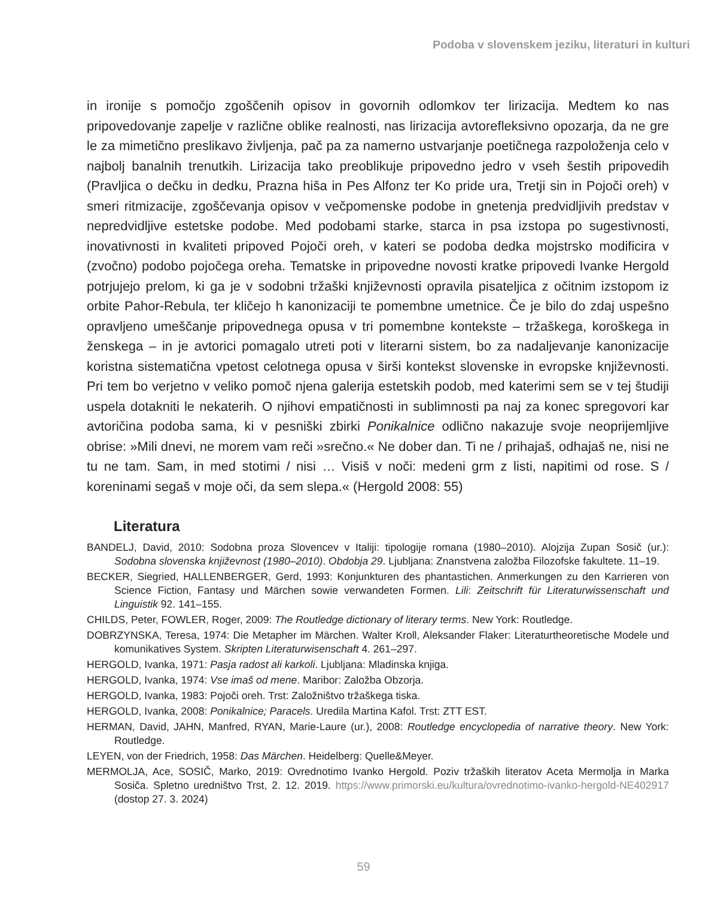Podoba v slovenskem jeziku, literaturi in kulturi
in ironije s pomočjo zgoščenih opisov in govornih odlomkov ter lirizacija. Medtem ko nas pripovedovanje zapelje v različne oblike realnosti, nas lirizacija avtorefleksivno opozarja, da ne gre le za mimetično preslikavo življenja, pač pa za namerno ustvarjanje poetičnega razpoloženja celo v najbolj banalnih trenutkih. Lirizacija tako preoblikuje pripovedno jedro v vseh šestih pripovedih (Pravljica o dečku in dedku, Prazna hiša in Pes Alfonz ter Ko pride ura, Tretji sin in Pojoči oreh) v smeri ritmizacije, zgoščevanja opisov v večpomenske podobe in gnetenja predvidljivih predstav v nepredvidljive estetske podobe. Med podobami starke, starca in psa izstopa po sugestivnosti, inovativnosti in kvaliteti pripoved Pojoči oreh, v kateri se podoba dedka mojstrsko modificira v (zvočno) podobo pojočega oreha. Tematske in pripovedne novosti kratke pripovedi Ivanke Hergold potrjujejo prelom, ki ga je v sodobni tržaški književnosti opravila pisateljica z očitnim izstopom iz orbite Pahor-Rebula, ter kličejo h kanonizaciji te pomembne umetnice. Če je bilo do zdaj uspešno opravljeno umeščanje pripovednega opusa v tri pomembne kontekste – tržaškega, koroškega in ženskega – in je avtorici pomagalo utreti poti v literarni sistem, bo za nadaljevanje kanonizacije koristna sistematična vpetost celotnega opusa v širši kontekst slovenske in evropske književnosti. Pri tem bo verjetno v veliko pomoč njena galerija estetskih podob, med katerimi sem se v tej študiji uspela dotakniti le nekaterih. O njihovi empatičnosti in sublimnosti pa naj za konec spregovori kar avtoričina podoba sama, ki v pesniški zbirki Ponikalnice odlično nakazuje svoje neoprijemljive obrise: »Mili dnevi, ne morem vam reči »srečno.« Ne dober dan. Ti ne / prihajaš, odhajaš ne, nisi ne tu ne tam. Sam, in med stotimi / nisi … Visiš v noči: medeni grm z listi, napitimi od rose. S / koreninami segaš v moje oči, da sem slepa.« (Hergold 2008: 55)
Literatura
BANDELJ, David, 2010: Sodobna proza Slovencev v Italiji: tipologije romana (1980–2010). Alojzija Zupan Sosič (ur.): Sodobna slovenska književnost (1980–2010). Obdobja 29. Ljubljana: Znanstvena založba Filozofske fakultete. 11–19.
BECKER, Siegried, HALLENBERGER, Gerd, 1993: Konjunkturen des phantastichen. Anmerkungen zu den Karrieren von Science Fiction, Fantasy und Märchen sowie verwandeten Formen. Lili: Zeitschrift für Literaturwissenschaft und Linguistik 92. 141–155.
CHILDS, Peter, FOWLER, Roger, 2009: The Routledge dictionary of literary terms. New York: Routledge.
DOBRZYNSKA, Teresa, 1974: Die Metapher im Märchen. Walter Kroll, Aleksander Flaker: Literaturtheoretische Modele und komunikatives System. Skripten Literaturwisenschaft 4. 261–297.
HERGOLD, Ivanka, 1971: Pasja radost ali karkoli. Ljubljana: Mladinska knjiga.
HERGOLD, Ivanka, 1974: Vse imaš od mene. Maribor: Založba Obzorja.
HERGOLD, Ivanka, 1983: Pojoči oreh. Trst: Založništvo tržaškega tiska.
HERGOLD, Ivanka, 2008: Ponikalnice; Paracels. Uredila Martina Kafol. Trst: ZTT EST.
HERMAN, David, JAHN, Manfred, RYAN, Marie-Laure (ur.), 2008: Routledge encyclopedia of narrative theory. New York: Routledge.
LEYEN, von der Friedrich, 1958: Das Märchen. Heidelberg: Quelle&Meyer.
MERMOLJA, Ace, SOSIČ, Marko, 2019: Ovrednotimo Ivanko Hergold. Poziv tržaških literatov Aceta Mermolja in Marka Sosiča. Spletno uredništvo Trst, 2. 12. 2019. https://www.primorski.eu/kultura/ovrednotimo-ivanko-hergold-NE402917 (dostop 27. 3. 2024)
59